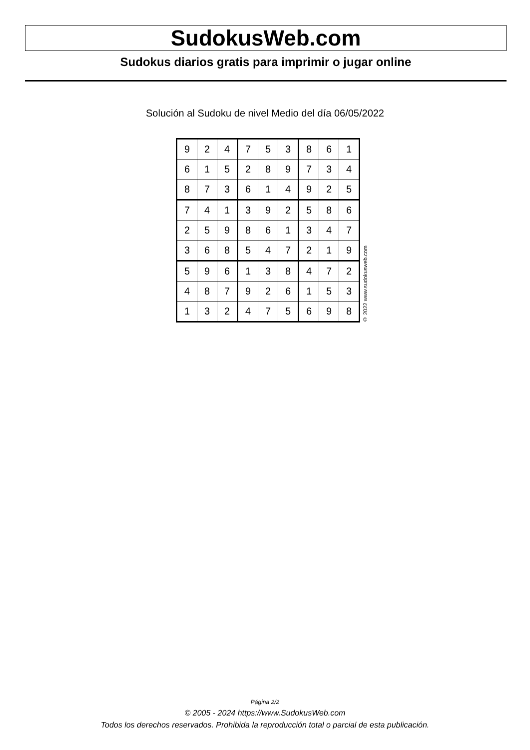SudokusWeb.com
Sudokus diarios gratis para imprimir o jugar online
Solución al Sudoku de nivel Medio del día 06/05/2022
| 9 | 2 | 4 | 7 | 5 | 3 | 8 | 6 | 1 |
| 6 | 1 | 5 | 2 | 8 | 9 | 7 | 3 | 4 |
| 8 | 7 | 3 | 6 | 1 | 4 | 9 | 2 | 5 |
| 7 | 4 | 1 | 3 | 9 | 2 | 5 | 8 | 6 |
| 2 | 5 | 9 | 8 | 6 | 1 | 3 | 4 | 7 |
| 3 | 6 | 8 | 5 | 4 | 7 | 2 | 1 | 9 |
| 5 | 9 | 6 | 1 | 3 | 8 | 4 | 7 | 2 |
| 4 | 8 | 7 | 9 | 2 | 6 | 1 | 5 | 3 |
| 1 | 3 | 2 | 4 | 7 | 5 | 6 | 9 | 8 |
© 2022 www.sudokusweb.com
Página 2/2
© 2005 - 2024 https://www.SudokusWeb.com
Todos los derechos reservados. Prohibida la reproducción total o parcial de esta publicación.